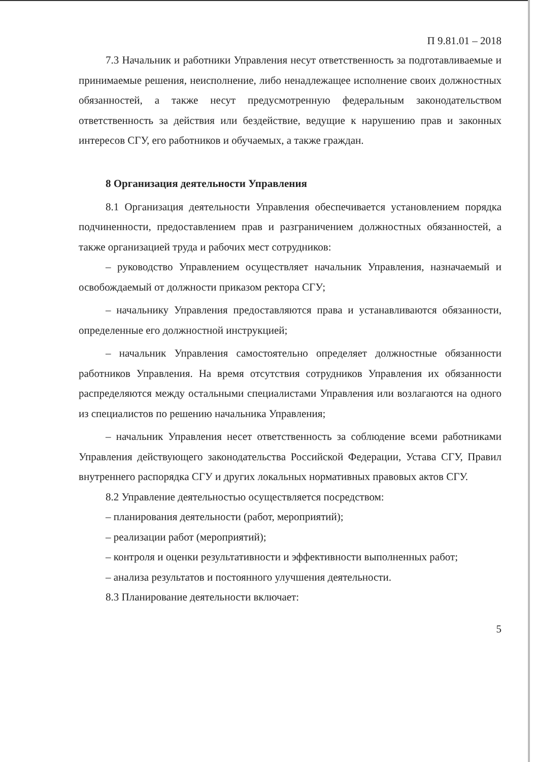П 9.81.01 – 2018
7.3 Начальник и работники Управления несут ответственность за подготавливаемые и принимаемые решения, неисполнение, либо ненадлежащее исполнение своих должностных обязанностей, а также несут предусмотренную федеральным законодательством ответственность за действия или бездействие, ведущие к нарушению прав и законных интересов СГУ, его работников и обучаемых, а также граждан.
8 Организация деятельности Управления
8.1 Организация деятельности Управления обеспечивается установлением порядка подчиненности, предоставлением прав и разграничением должностных обязанностей, а также организацией труда и рабочих мест сотрудников:
– руководство Управлением осуществляет начальник Управления, назначаемый и освобождаемый от должности приказом ректора СГУ;
– начальнику Управления предоставляются права и устанавливаются обязанности, определенные его должностной инструкцией;
– начальник Управления самостоятельно определяет должностные обязанности работников Управления. На время отсутствия сотрудников Управления их обязанности распределяются между остальными специалистами Управления или возлагаются на одного из специалистов по решению начальника Управления;
– начальник Управления несет ответственность за соблюдение всеми работниками Управления действующего законодательства Российской Федерации, Устава СГУ, Правил внутреннего распорядка СГУ и других локальных нормативных правовых актов СГУ.
8.2 Управление деятельностью осуществляется посредством:
– планирования деятельности (работ, мероприятий);
– реализации работ (мероприятий);
– контроля и оценки результативности и эффективности выполненных работ;
– анализа результатов и постоянного улучшения деятельности.
8.3 Планирование деятельности включает:
5